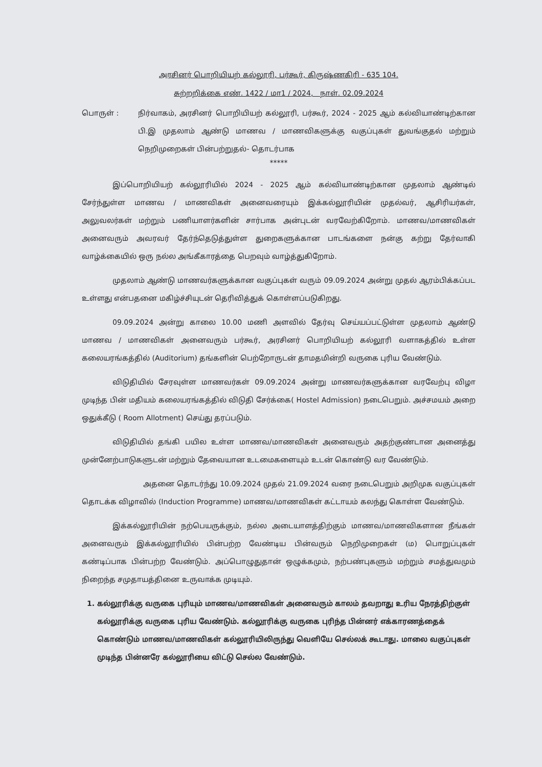அரசினர் பொறியியற் கல்லூரி, பர்கூர், கிருஷ்ணகிரி - 635 104.
சுற்றறிக்கை எண். 1422 / மா1 / 2024, நாள். 02.09.2024
பொருள் : நிர்வாகம், அரசினர் பொறியியற் கல்லூரி, பர்கூர், 2024 - 2025 ஆம் கல்வியாண்டிற்கான பி.இ முதலாம் ஆண்டு மாணவ / மாணவிகளுக்கு வகுப்புகள் துவங்குதல் மற்றும் நெறிமுறைகள் பின்பற்றுதல்- தொடர்பாக
*****
இப்பொறியியற் கல்லூரியில் 2024 - 2025 ஆம் கல்வியாண்டிற்கான முதலாம் ஆண்டில் சேர்ந்துள்ள மாணவ / மாணவிகள் அனைவரையும் இக்கல்லூரியின் முதல்வர், ஆசிரியர்கள், அலுவலர்கள் மற்றும் பணியாளர்களின் சார்பாக அன்புடன் வரவேற்கிறோம். மாணவ/மாணவிகள் அனைவரும் அவரவர் தேர்ந்தெடுத்துள்ள துறைகளுக்கான பாடங்களை நன்கு கற்று தேர்வாகி வாழ்க்கையில் ஒரு நல்ல அங்கீகாரத்தை பெறவும் வாழ்த்துகிறோம்.
முதலாம் ஆண்டு மாணவர்களுக்கான வகுப்புகள் வரும் 09.09.2024 அன்று முதல் ஆரம்பிக்கப்பட உள்ளது என்பதனை மகிழ்ச்சியுடன் தெரிவித்துக் கொள்ளப்படுகிறது.
09.09.2024 அன்று காலை 10.00 மணி அளவில் தேர்வு செய்யப்பட்டுள்ள முதலாம் ஆண்டு மாணவ / மாணவிகள் அனைவரும் பர்கூர், அரசினர் பொறியியற் கல்லூரி வளாகத்தில் உள்ள கலையரங்கத்தில் (Auditorium) தங்களின் பெற்றோருடன் தாமதமின்றி வருகை புரிய வேண்டும்.
விடுதியில் சேரவுள்ள மாணவர்கள் 09.09.2024 அன்று மாணவர்களுக்கான வரவேற்பு விழா முடிந்த பின் மதியம் கலையரங்கத்தில் விடுதி சேர்க்கை( Hostel Admission) நடைபெறும். அச்சமயம் அறை ஒதுக்கீடு ( Room Allotment) செய்து தரப்படும்.
விடுதியில் தங்கி பயில உள்ள மாணவ/மாணவிகள் அனைவரும் அதற்குண்டான அனைத்து முன்னேற்பாடுகளுடன் மற்றும் தேவையான உடமைகளையும் உடன் கொண்டு வர வேண்டும்.
அதனை தொடர்ந்து 10.09.2024 முதல் 21.09.2024 வரை நடைபெறும் அறிமுக வகுப்புகள் தொடக்க விழாவில் (Induction Programme) மாணவ/மாணவிகள் கட்டாயம் கலந்து கொள்ள வேண்டும்.
இக்கல்லூரியின் நற்பெயருக்கும், நல்ல அடையாளத்திற்கும் மாணவ/மாணவிகளான நீங்கள் அனைவரும் இக்கல்லூரியில் பின்பற்ற வேண்டிய பின்வரும் நெறிமுறைகள் (ம) பொறுப்புகள் கண்டிப்பாக பின்பற்ற வேண்டும். அப்பொழுதுதான் ஒழுக்கமும், நற்பண்புகளும் மற்றும் சமத்துவமும் நிறைந்த சமுதாயத்தினை உருவாக்க முடியும்.
1. கல்லூரிக்கு வருகை புரியும் மாணவ/மாணவிகள் அனைவரும் காலம் தவறாது உரிய நேரத்திற்குள் கல்லூரிக்கு வருகை புரிய வேண்டும். கல்லூரிக்கு வருகை புரிந்த பின்னர் எக்காரணத்தைக் கொண்டும் மாணவ/மாணவிகள் கல்லூரியிலிருந்து வெளியே செல்லக் கூடாது. மாலை வகுப்புகள் முடிந்த பின்னரே கல்லூரியை விட்டு செல்ல வேண்டும்.